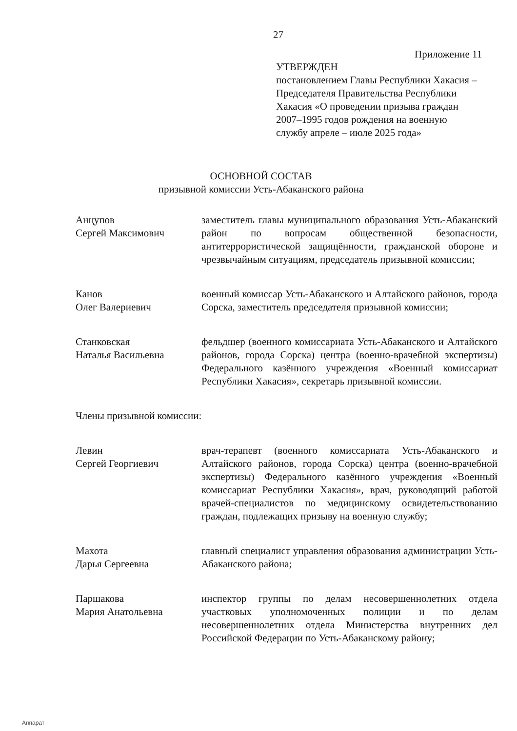27
Приложение 11
УТВЕРЖДЕН
постановлением Главы Республики Хакасия – Председателя Правительства Республики Хакасия «О проведении призыва граждан 2007–1995 годов рождения на военную службу апреле – июле 2025 года»
ОСНОВНОЙ СОСТАВ
призывной комиссии Усть-Абаканского района
Анцупов
Сергей Максимович
заместитель главы муниципального образования Усть-Абаканский район по вопросам общественной безопасности, антитеррористической защищённости, гражданской обороне и чрезвычайным ситуациям, председатель призывной комиссии;
Канов
Олег Валериевич
военный комиссар Усть-Абаканского и Алтайского районов, города Сорска, заместитель председателя призывной комиссии;
Станковская
Наталья Васильевна
фельдшер (военного комиссариата Усть-Абаканского и Алтайского районов, города Сорска) центра (военно-врачебной экспертизы) Федерального казённого учреждения «Военный комиссариат Республики Хакасия», секретарь призывной комиссии.
Члены призывной комиссии:
Левин
Сергей Георгиевич
врач-терапевт (военного комиссариата Усть-Абаканского и Алтайского районов, города Сорска) центра (военно-врачебной экспертизы) Федерального казённого учреждения «Военный комиссариат Республики Хакасия», врач, руководящий работой врачей-специалистов по медицинскому освидетельствованию граждан, подлежащих призыву на военную службу;
Махота
Дарья Сергеевна
главный специалист управления образования администрации Усть-Абаканского района;
Паршакова
Мария Анатольевна
инспектор группы по делам несовершеннолетних отдела участковых уполномоченных полиции и по делам несовершеннолетних отдела Министерства внутренних дел Российской Федерации по Усть-Абаканскому району;
Аппарат